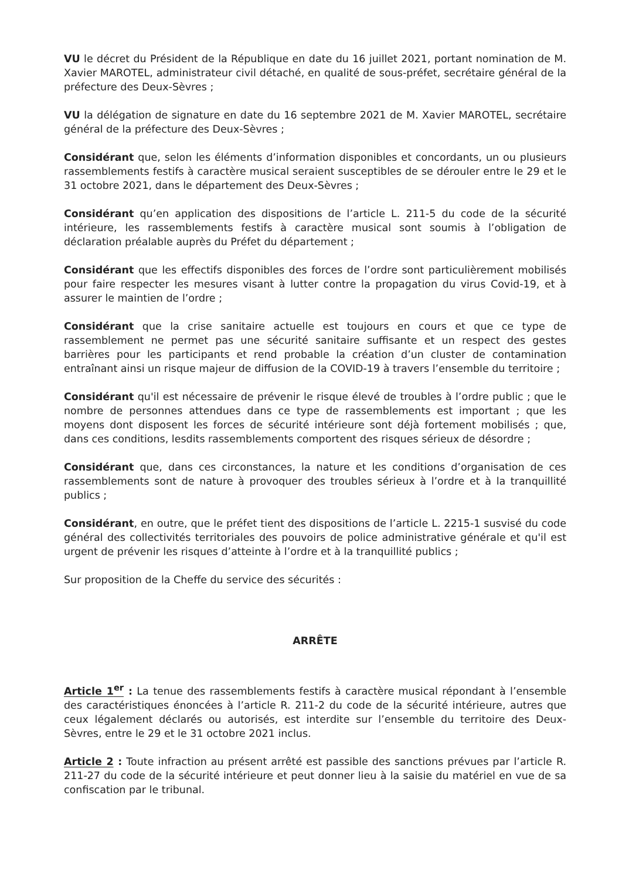VU le décret du Président de la République en date du 16 juillet 2021, portant nomination de M. Xavier MAROTEL, administrateur civil détaché, en qualité de sous-préfet, secrétaire général de la préfecture des Deux-Sèvres ;
VU la délégation de signature en date du 16 septembre 2021 de M. Xavier MAROTEL, secrétaire général de la préfecture des Deux-Sèvres ;
Considérant que, selon les éléments d’information disponibles et concordants, un ou plusieurs rassemblements festifs à caractère musical seraient susceptibles de se dérouler entre le 29 et le 31 octobre 2021, dans le département des Deux-Sèvres ;
Considérant qu’en application des dispositions de l’article L. 211-5 du code de la sécurité intérieure, les rassemblements festifs à caractère musical sont soumis à l’obligation de déclaration préalable auprès du Préfet du département ;
Considérant que les effectifs disponibles des forces de l’ordre sont particulièrement mobilisés pour faire respecter les mesures visant à lutter contre la propagation du virus Covid-19, et à assurer le maintien de l’ordre ;
Considérant que la crise sanitaire actuelle est toujours en cours et que ce type de rassemblement ne permet pas une sécurité sanitaire suffisante et un respect des gestes barrières pour les participants et rend probable la création d’un cluster de contamination entraînant ainsi un risque majeur de diffusion de la COVID-19 à travers l’ensemble du territoire ;
Considérant qu'il est nécessaire de prévenir le risque élevé de troubles à l’ordre public ; que le nombre de personnes attendues dans ce type de rassemblements est important ; que les moyens dont disposent les forces de sécurité intérieure sont déjà fortement mobilisés ; que, dans ces conditions, lesdits rassemblements comportent des risques sérieux de désordre ;
Considérant que, dans ces circonstances, la nature et les conditions d’organisation de ces rassemblements sont de nature à provoquer des troubles sérieux à l’ordre et à la tranquillité publics ;
Considérant, en outre, que le préfet tient des dispositions de l’article L. 2215-1 susvisé du code général des collectivités territoriales des pouvoirs de police administrative générale et qu'il est urgent de prévenir les risques d’atteinte à l’ordre et à la tranquillité publics ;
Sur proposition de la Cheffe du service des sécurités :
ARRÊTE
Article 1<sup>er</sup> : La tenue des rassemblements festifs à caractère musical répondant à l’ensemble des caractéristiques énoncées à l’article R. 211-2 du code de la sécurité intérieure, autres que ceux légalement déclarés ou autorisés, est interdite sur l’ensemble du territoire des Deux-Sèvres, entre le 29 et le 31 octobre 2021 inclus.
Article 2 : Toute infraction au présent arrêté est passible des sanctions prévues par l’article R. 211-27 du code de la sécurité intérieure et peut donner lieu à la saisie du matériel en vue de sa confiscation par le tribunal.